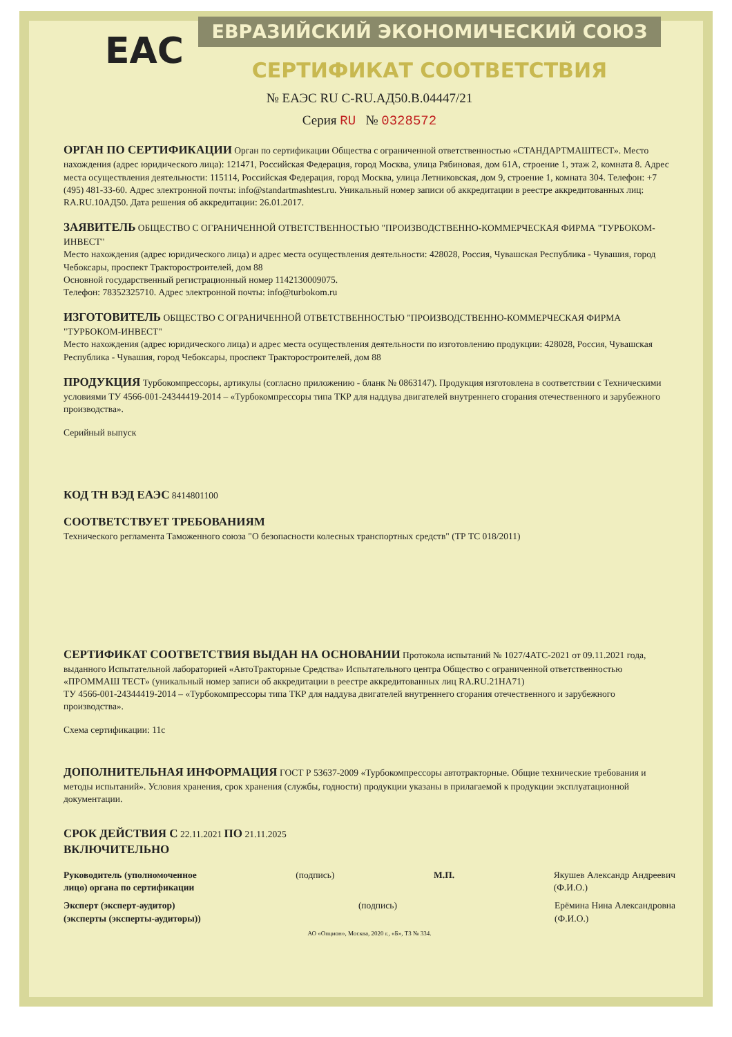ЕВРАЗИЙСКИЙ ЭКОНОМИЧЕСКИЙ СОЮЗ
EAC
СЕРТИФИКАТ СООТВЕТСТВИЯ
№ ЕАЭС RU C-RU.АД50.В.04447/21
Серия RU № 0328572
ОРГАН ПО СЕРТИФИКАЦИИ Орган по сертификации Общества с ограниченной ответственностью «СТАНДАРТМАШТЕСТ». Место нахождения (адрес юридического лица): 121471, Российская Федерация, город Москва, улица Рябиновая, дом 61А, строение 1, этаж 2, комната 8. Адрес места осуществления деятельности: 115114, Российская Федерация, город Москва, улица Летниковская, дом 9, строение 1, комната 304. Телефон: +7 (495) 481-33-60. Адрес электронной почты: info@standartmashtest.ru. Уникальный номер записи об аккредитации в реестре аккредитованных лиц: RA.RU.10АД50. Дата решения об аккредитации: 26.01.2017.
ЗАЯВИТЕЛЬ ОБЩЕСТВО С ОГРАНИЧЕННОЙ ОТВЕТСТВЕННОСТЬЮ "ПРОИЗВОДСТВЕННО-КОММЕРЧЕСКАЯ ФИРМА "ТУРБОКОМ-ИНВЕСТ"
Место нахождения (адрес юридического лица) и адрес места осуществления деятельности: 428028, Россия, Чувашская Республика - Чувашия, город Чебоксары, проспект Тракторостроителей, дом 88
Основной государственный регистрационный номер 1142130009075.
Телефон: 78352325710. Адрес электронной почты: info@turbokom.ru
ИЗГОТОВИТЕЛЬ ОБЩЕСТВО С ОГРАНИЧЕННОЙ ОТВЕТСТВЕННОСТЬЮ "ПРОИЗВОДСТВЕННО-КОММЕРЧЕСКАЯ ФИРМА "ТУРБОКОМ-ИНВЕСТ"
Место нахождения (адрес юридического лица) и адрес места осуществления деятельности по изготовлению продукции: 428028, Россия, Чувашская Республика - Чувашия, город Чебоксары, проспект Тракторостроителей, дом 88
ПРОДУКЦИЯ Турбокомпрессоры, артикулы (согласно приложению - бланк № 0863147). Продукция изготовлена в соответствии с Техническими условиями ТУ 4566-001-24344419-2014 – «Турбокомпрессоры типа ТКР для наддува двигателей внутреннего сгорания отечественного и зарубежного производства».
Серийный выпуск
КОД ТН ВЭД ЕАЭС 8414801100
СООТВЕТСТВУЕТ ТРЕБОВАНИЯМ
Технического регламента Таможенного союза "О безопасности колесных транспортных средств" (ТР ТС 018/2011)
СЕРТИФИКАТ СООТВЕТСТВИЯ ВЫДАН НА ОСНОВАНИИ Протокола испытаний № 1027/4АТС-2021 от 09.11.2021 года, выданного Испытательной лабораторией «АвтоТракторные Средства» Испытательного центра Общество с ограниченной ответственностью «ПРОММАШ ТЕСТ» (уникальный номер записи об аккредитации в реестре аккредитованных лиц RA.RU.21НА71)
ТУ 4566-001-24344419-2014 – «Турбокомпрессоры типа ТКР для наддува двигателей внутреннего сгорания отечественного и зарубежного производства».
Схема сертификации: 11с
ДОПОЛНИТЕЛЬНАЯ ИНФОРМАЦИЯ ГОСТ Р 53637-2009 «Турбокомпрессоры автотракторные. Общие технические требования и методы испытаний». Условия хранения, срок хранения (службы, годности) продукции указаны в прилагаемой к продукции эксплуатационной документации.
СРОК ДЕЙСТВИЯ С 22.11.2021 ПО 21.11.2025
ВКЛЮЧИТЕЛЬНО
Руководитель (уполномоченное
лицо) органа по сертификации (подпись) М.П. Якушев Александр Андреевич
(Ф.И.О.)
Эксперт (эксперт-аудитор)
(эксперты (эксперты-аудиторы)) (подпись) Ерёмина Нина Александровна
(Ф.И.О.)
АО «Опцион», Москва, 2020 г., «Б», ТЗ № 334.